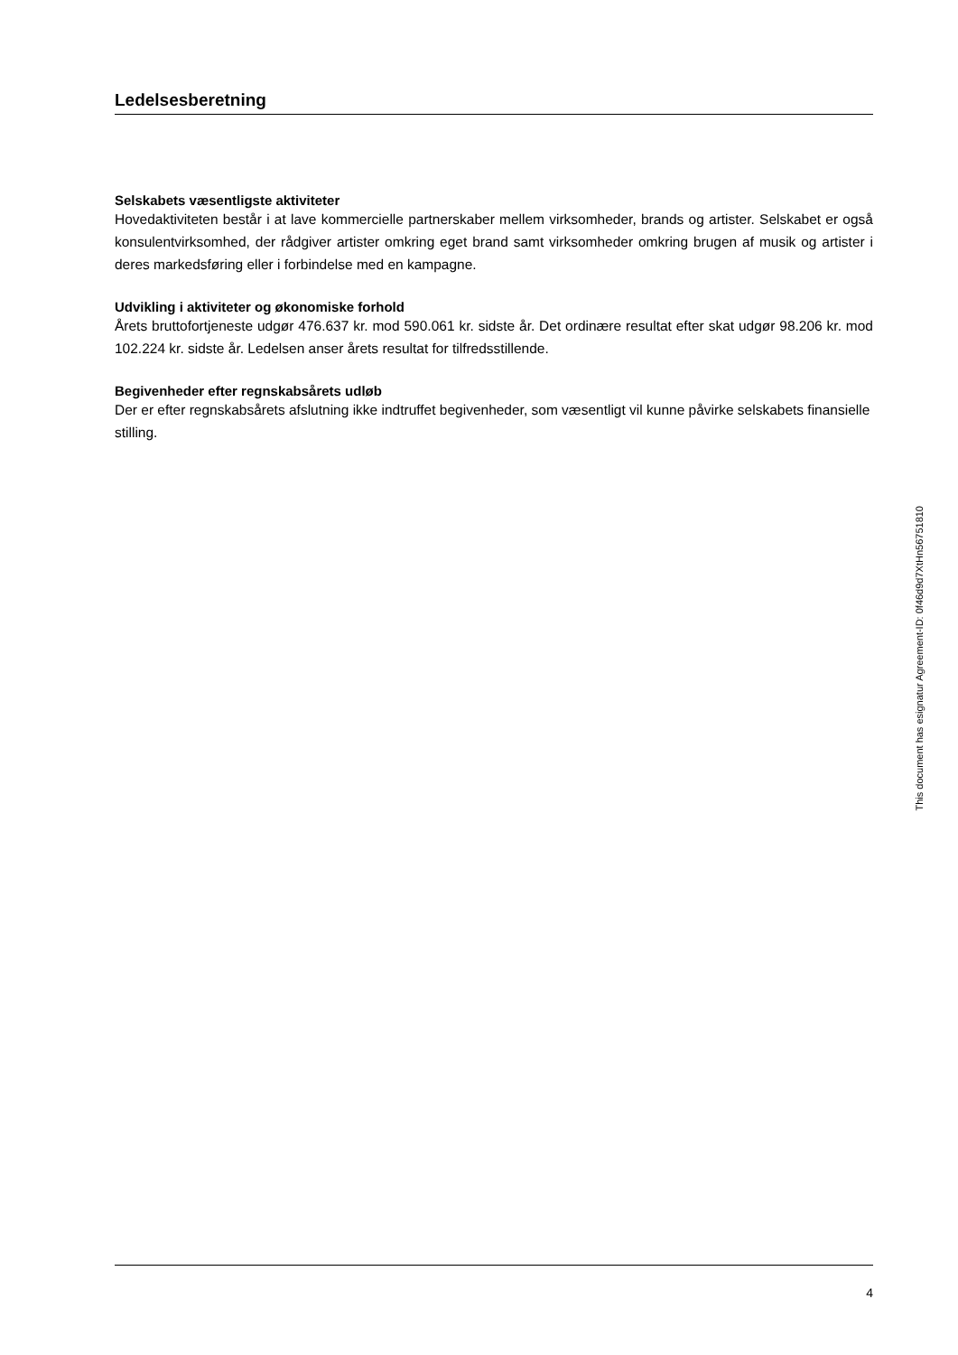Ledelsesberetning
Selskabets væsentligste aktiviteter
Hovedaktiviteten består i at lave kommercielle partnerskaber mellem virksomheder, brands og artister. Selskabet er også konsulentvirksomhed, der rådgiver artister omkring eget brand samt virksomheder omkring brugen af musik og artister i deres markedsføring eller i forbindelse med en kampagne.
Udvikling i aktiviteter og økonomiske forhold
Årets bruttofortjeneste udgør 476.637 kr. mod 590.061 kr. sidste år. Det ordinære resultat efter skat udgør 98.206 kr. mod 102.224 kr. sidste år. Ledelsen anser årets resultat for tilfredsstillende.
Begivenheder efter regnskabsårets udløb
Der er efter regnskabsårets afslutning ikke indtruffet begivenheder, som væsentligt vil kunne påvirke selskabets finansielle stilling.
This document has esignatur Agreement-ID: 0f46d9d7XtHn56751810
4